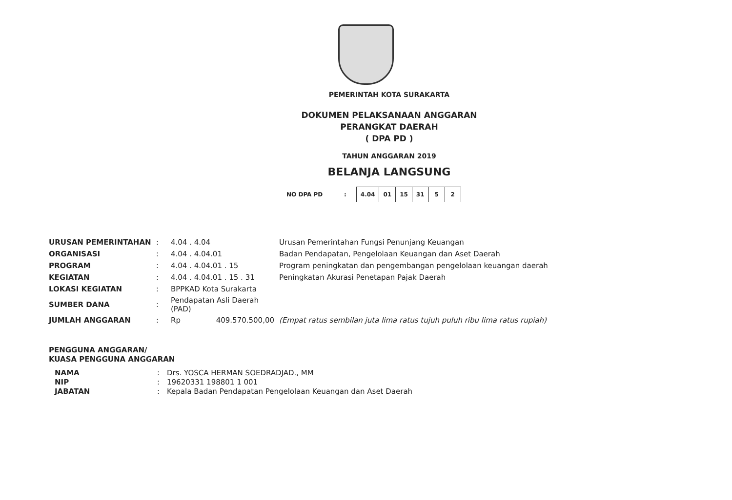PEMERINTAH KOTA SURAKARTA
DOKUMEN PELAKSANAAN ANGGARAN
PERANGKAT DAERAH
( DPA PD )
TAHUN ANGGARAN 2019
BELANJA LANGSUNG
NO DPA PD:
| 4.04 | 01 | 15 | 31 | 5 | 2 |
| URUSAN PEMERINTAHAN | : | 4.04 . 4.04 | Urusan Pemerintahan Fungsi Penunjang Keuangan |
| ORGANISASI | : | 4.04 . 4.04.01 | Badan Pendapatan, Pengelolaan Keuangan dan Aset Daerah |
| PROGRAM | : | 4.04 . 4.04.01 . 15 | Program peningkatan dan pengembangan pengelolaan keuangan daerah |
| KEGIATAN | : | 4.04 . 4.04.01 . 15 . 31 | Peningkatan Akurasi Penetapan Pajak Daerah |
| LOKASI KEGIATAN | : | BPPKAD Kota Surakarta | |
| SUMBER DANA | : | Pendapatan Asli Daerah (PAD) | |
| JUMLAH ANGGARAN | : | Rp 409.570.500,00 | (Empat ratus sembilan juta lima ratus tujuh puluh ribu lima ratus rupiah) |
PENGGUNA ANGGARAN/
KUASA PENGGUNA ANGGARAN
| NAMA | : | Drs. YOSCA HERMAN SOEDRADJAD., MM |
| NIP | : | 19620331 198801 1 001 |
| JABATAN | : | Kepala Badan Pendapatan Pengelolaan Keuangan dan Aset Daerah |